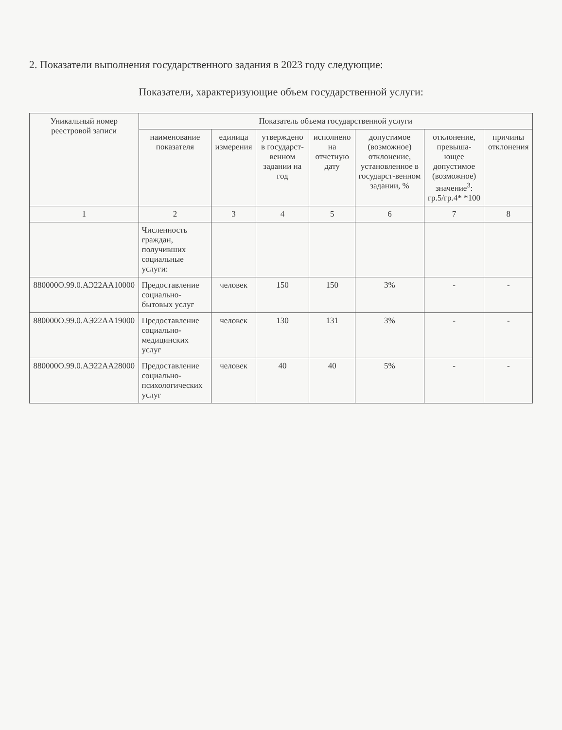2. Показатели выполнения государственного задания в 2023 году следующие:
Показатели, характеризующие объем государственной услуги:
| Уникальный номер реестровой записи | Показатель объема государственной услуги | | | | | | |
| --- | --- | --- | --- | --- | --- | --- | --- |
| | наименование показателя | единица измерения | утверждено в государст-венном задании на год | исполнено на отчетную дату | допустимое (возможное) отклонение, установленное в государст-венном задании, % | отклонение, превыша-ющее допустимое (возможное) значение<sup>3</sup>: гр.5/гр.4* *100 | причины отклонения |
| 1 | 2 | 3 | 4 | 5 | 6 | 7 | 8 |
| | Численность граждан, получивших социальные услуги: | | | | | | |
| 880000О.99.0.АЭ22АА10000 | Предоставление социально-бытовых услуг | человек | 150 | 150 | 3% | - | - |
| 880000О.99.0.АЭ22АА19000 | Предоставление социально-медицинских услуг | человек | 130 | 131 | 3% | - | - |
| 880000О.99.0.АЭ22АА28000 | Предоставление социально-психологических услуг | человек | 40 | 40 | 5% | - | - |